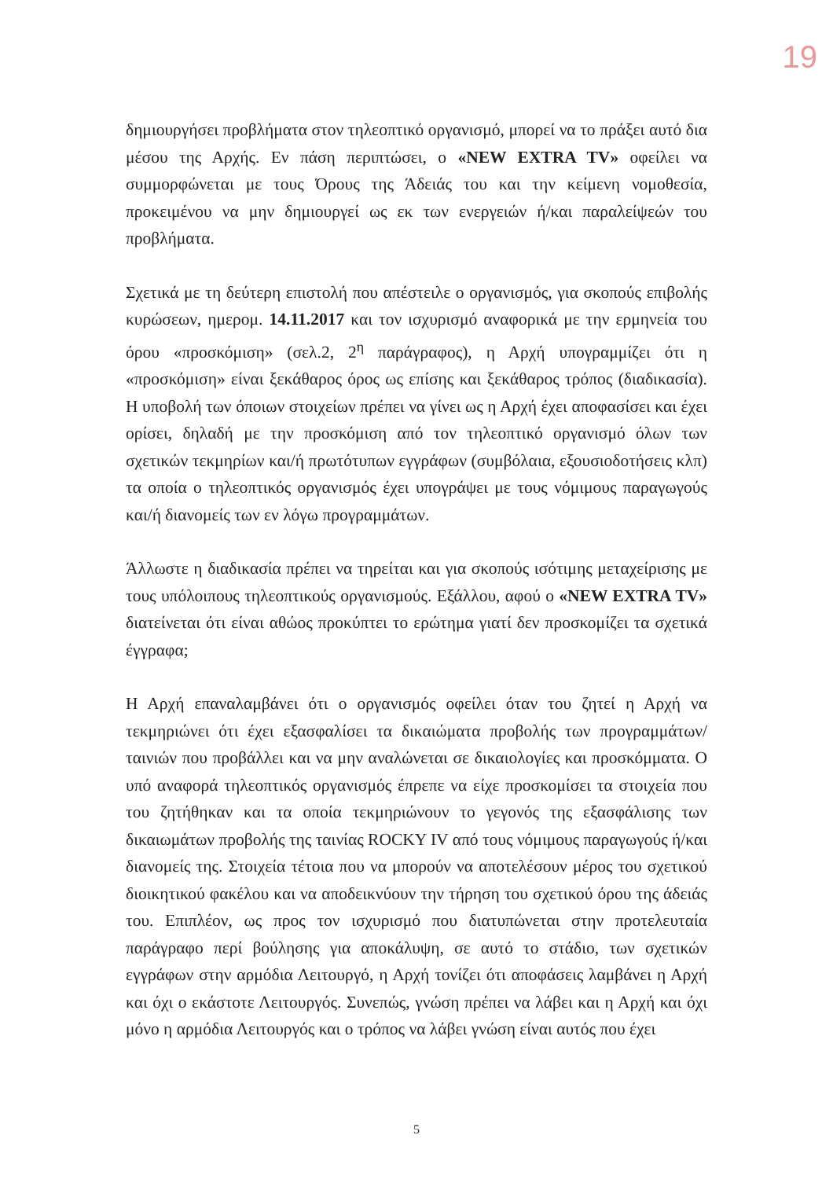19
δημιουργήσει προβλήματα στον τηλεοπτικό οργανισμό, μπορεί να το πράξει αυτό δια μέσου της Αρχής. Εν πάση περιπτώσει, ο «NEW EXTRA TV» οφείλει να συμμορφώνεται με τους Όρους της Άδειάς του και την κείμενη νομοθεσία, προκειμένου να μην δημιουργεί ως εκ των ενεργειών ή/και παραλείψεών του προβλήματα.
Σχετικά με τη δεύτερη επιστολή που απέστειλε ο οργανισμός, για σκοπούς επιβολής κυρώσεων, ημερομ. 14.11.2017 και τον ισχυρισμό αναφορικά με την ερμηνεία του όρου «προσκόμιση» (σελ.2, 2<sup>η</sup> παράγραφος), η Αρχή υπογραμμίζει ότι η «προσκόμιση» είναι ξεκάθαρος όρος ως επίσης και ξεκάθαρος τρόπος (διαδικασία). Η υποβολή των όποιων στοιχείων πρέπει να γίνει ως η Αρχή έχει αποφασίσει και έχει ορίσει, δηλαδή με την προσκόμιση από τον τηλεοπτικό οργανισμό όλων των σχετικών τεκμηρίων και/ή πρωτότυπων εγγράφων (συμβόλαια, εξουσιοδοτήσεις κλπ) τα οποία ο τηλεοπτικός οργανισμός έχει υπογράψει με τους νόμιμους παραγωγούς και/ή διανομείς των εν λόγω προγραμμάτων.
Άλλωστε η διαδικασία πρέπει να τηρείται και για σκοπούς ισότιμης μεταχείρισης με τους υπόλοιπους τηλεοπτικούς οργανισμούς. Εξάλλου, αφού ο «NEW EXTRA TV» διατείνεται ότι είναι αθώος προκύπτει το ερώτημα γιατί δεν προσκομίζει τα σχετικά έγγραφα;
Η Αρχή επαναλαμβάνει ότι ο οργανισμός οφείλει όταν του ζητεί η Αρχή να τεκμηριώνει ότι έχει εξασφαλίσει τα δικαιώματα προβολής των προγραμμάτων/ταινιών που προβάλλει και να μην αναλώνεται σε δικαιολογίες και προσκόμματα. Ο υπό αναφορά τηλεοπτικός οργανισμός έπρεπε να είχε προσκομίσει τα στοιχεία που του ζητήθηκαν και τα οποία τεκμηριώνουν το γεγονός της εξασφάλισης των δικαιωμάτων προβολής της ταινίας ROCKY IV από τους νόμιμους παραγωγούς ή/και διανομείς της. Στοιχεία τέτοια που να μπορούν να αποτελέσουν μέρος του σχετικού διοικητικού φακέλου και να αποδεικνύουν την τήρηση του σχετικού όρου της άδειάς του. Επιπλέον, ως προς τον ισχυρισμό που διατυπώνεται στην προτελευταία παράγραφο περί βούλησης για αποκάλυψη, σε αυτό το στάδιο, των σχετικών εγγράφων στην αρμόδια Λειτουργό, η Αρχή τονίζει ότι αποφάσεις λαμβάνει η Αρχή και όχι ο εκάστοτε Λειτουργός. Συνεπώς, γνώση πρέπει να λάβει και η Αρχή και όχι μόνο η αρμόδια Λειτουργός και ο τρόπος να λάβει γνώση είναι αυτός που έχει
5